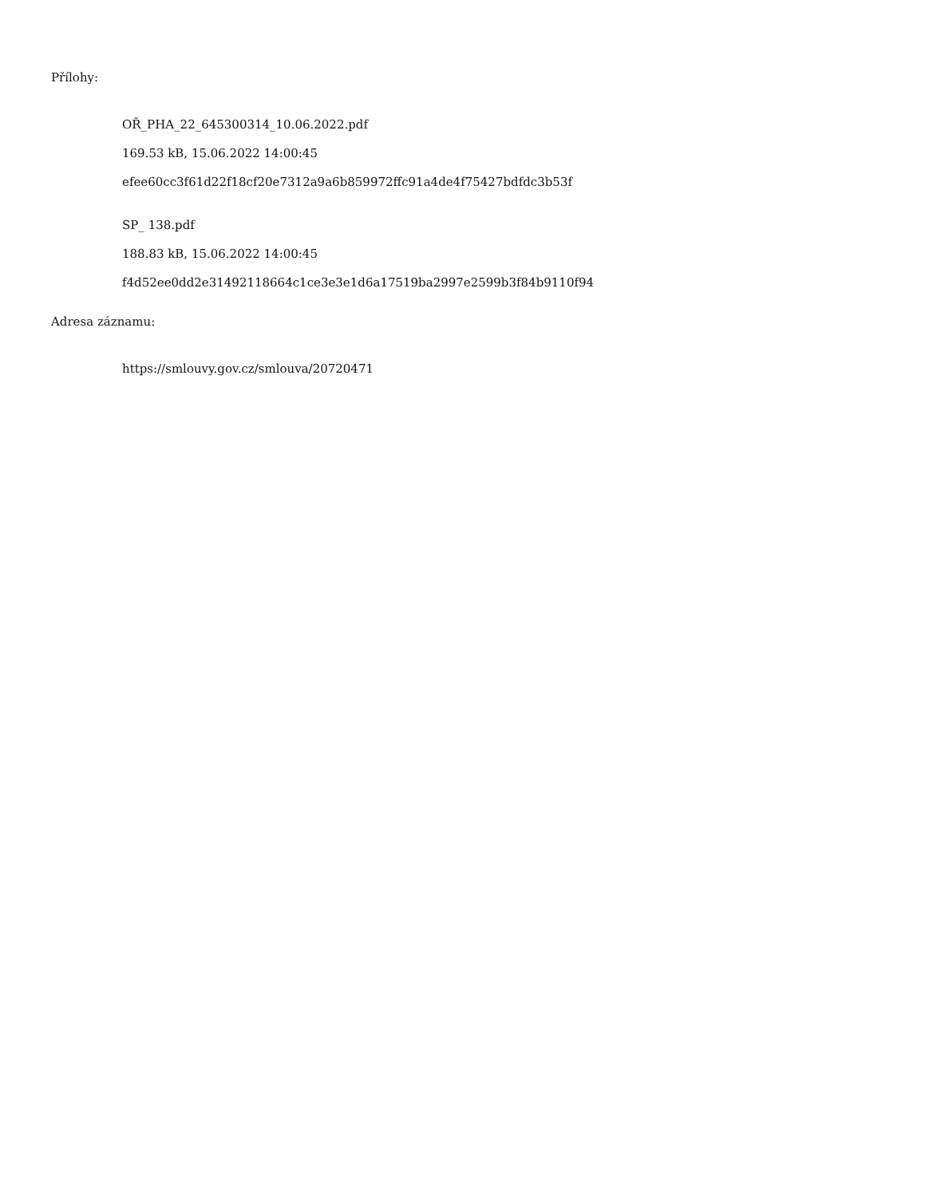Přílohy:
OŘ_PHA_22_645300314_10.06.2022.pdf
169.53 kB, 15.06.2022 14:00:45
efee60cc3f61d22f18cf20e7312a9a6b859972ffc91a4de4f75427bdfdc3b53f
SP_ 138.pdf
188.83 kB, 15.06.2022 14:00:45
f4d52ee0dd2e31492118664c1ce3e3e1d6a17519ba2997e2599b3f84b9110f94
Adresa záznamu:
https://smlouvy.gov.cz/smlouva/20720471